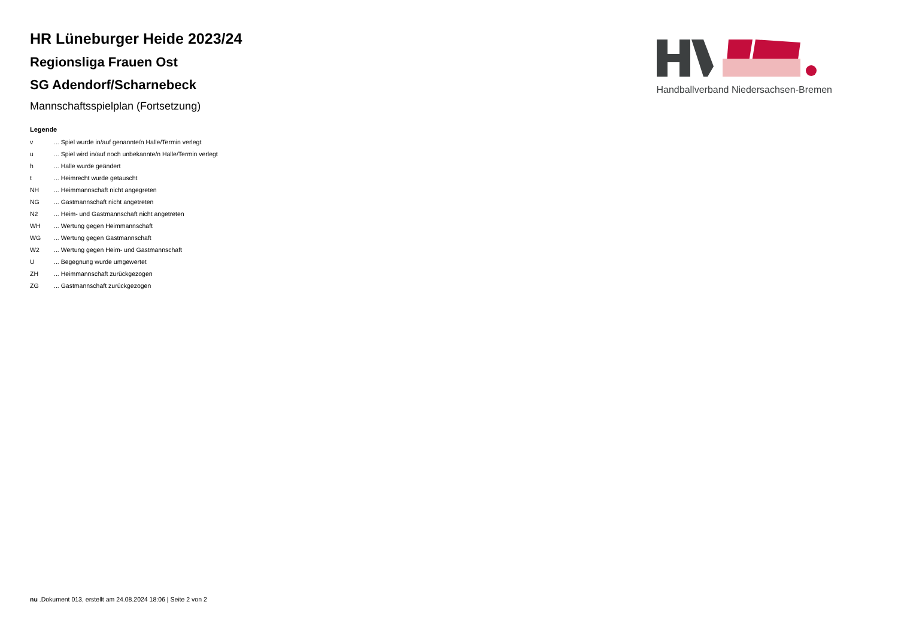HR Lüneburger Heide 2023/24
Regionsliga Frauen Ost
SG Adendorf/Scharnebeck
Mannschaftsspielplan (Fortsetzung)
Legende
| v | ... Spiel wurde in/auf genannte/n Halle/Termin verlegt |
| u | ... Spiel wird in/auf noch unbekannte/n Halle/Termin verlegt |
| h | ... Halle wurde geändert |
| t | ... Heimrecht wurde getauscht |
| NH | ... Heimmannschaft nicht angegreten |
| NG | ... Gastmannschaft nicht angetreten |
| N2 | ... Heim- und Gastmannschaft nicht angetreten |
| WH | ... Wertung gegen Heimmannschaft |
| WG | ... Wertung gegen Gastmannschaft |
| W2 | ... Wertung gegen Heim- und Gastmannschaft |
| U | ... Begegnung wurde umgewertet |
| ZH | ... Heimmannschaft zurückgezogen |
| ZG | ... Gastmannschaft zurückgezogen |
Handballverband Niedersachsen-Bremen
nu .Dokument 013, erstellt am 24.08.2024 18:06 | Seite 2 von 2